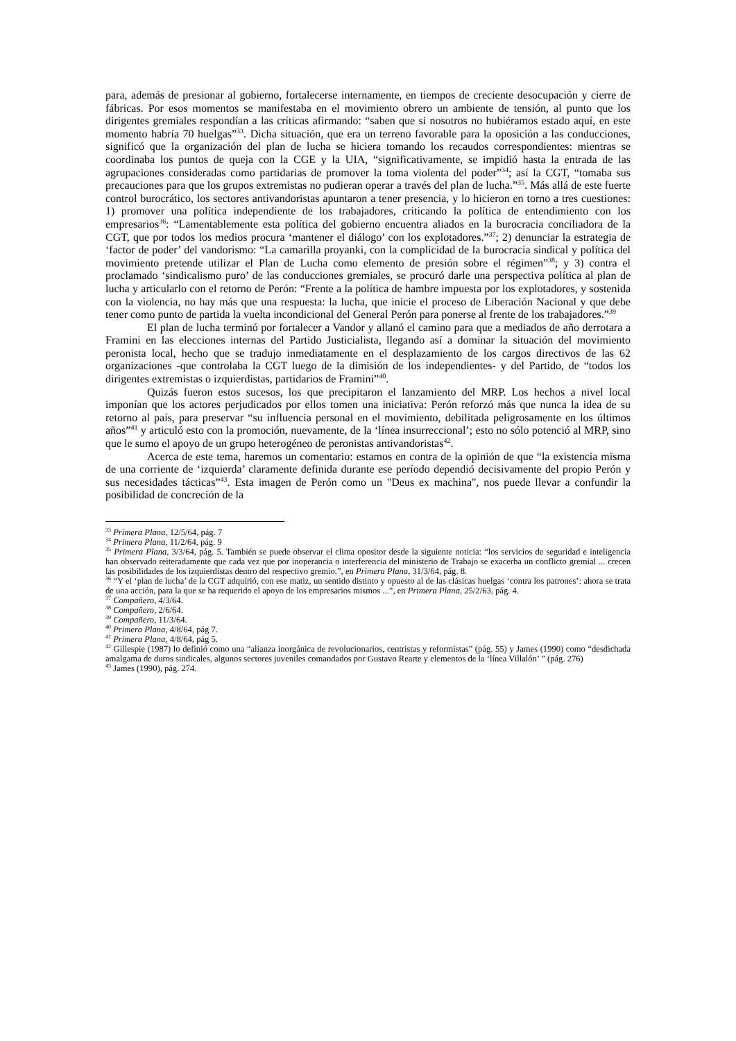para, además de presionar al gobierno, fortalecerse internamente, en tiempos de creciente desocupación y cierre de fábricas. Por esos momentos se manifestaba en el movimiento obrero un ambiente de tensión, al punto que los dirigentes gremiales respondían a las críticas afirmando: “saben que si nosotros no hubiéramos estado aquí, en este momento habría 70 huelgas”<sup>33</sup>. Dicha situación, que era un terreno favorable para la oposición a las conducciones, significó que la organización del plan de lucha se hiciera tomando los recaudos correspondientes: mientras se coordinaba los puntos de queja con la CGE y la UIA, “significativamente, se impidió hasta la entrada de las agrupaciones consideradas como partidarias de promover la toma violenta del poder”<sup>34</sup>; así la CGT, “tomaba sus precauciones para que los grupos extremistas no pudieran operar a través del plan de lucha.”<sup>35</sup>. Más allá de este fuerte control burocrático, los sectores antivandoristas apuntaron a tener presencia, y lo hicieron en torno a tres cuestiones: 1) promover una política independiente de los trabajadores, criticando la política de entendimiento con los empresarios<sup>36</sup>: “Lamentablemente esta política del gobierno encuentra aliados en la burocracia conciliadora de la CGT, que por todos los medios procura ‘mantener el diálogo’ con los explotadores.”<sup>37</sup>; 2) denunciar la estrategia de ‘factor de poder’ del vandorismo: “La camarilla proyanki, con la complicidad de la burocracia sindical y política del movimiento pretende utilizar el Plan de Lucha como elemento de presión sobre el régimen”<sup>38</sup>; y 3) contra el proclamado ‘sindicalismo puro’ de las conducciones gremiales, se procuró darle una perspectiva política al plan de lucha y articularlo con el retorno de Perón: “Frente a la política de hambre impuesta por los explotadores, y sostenida con la violencia, no hay más que una respuesta: la lucha, que inicie el proceso de Liberación Nacional y que debe tener como punto de partida la vuelta incondicional del General Perón para ponerse al frente de los trabajadores.”<sup>39</sup>
El plan de lucha terminó por fortalecer a Vandor y allanó el camino para que a mediados de año derrotara a Framini en las elecciones internas del Partido Justicialista, llegando así a dominar la situación del movimiento peronista local, hecho que se tradujo inmediatamente en el desplazamiento de los cargos directivos de las 62 organizaciones -que controlaba la CGT luego de la dimisión de los independientes- y del Partido, de “todos los dirigentes extremistas o izquierdistas, partidarios de Framini”<sup>40</sup>.
Quizás fueron estos sucesos, los que precipitaron el lanzamiento del MRP. Los hechos a nivel local imponían que los actores perjudicados por ellos tomen una iniciativa: Perón reforzó más que nunca la idea de su retorno al país, para preservar “su influencia personal en el movimiento, debilitada peligrosamente en los últimos años”<sup>41</sup> y articuló esto con la promoción, nuevamente, de la ‘línea insurreccional’; esto no sólo potenció al MRP, sino que le sumo el apoyo de un grupo heterogéneo de peronistas antivandoristas<sup>42</sup>.
Acerca de este tema, haremos un comentario: estamos en contra de la opinión de que “la existencia misma de una corriente de ‘izquierda’ claramente definida durante ese período dependió decisivamente del propio Perón y sus necesidades tácticas”<sup>43</sup>. Esta imagen de Perón como un "Deus ex machina", nos puede llevar a confundir la posibilidad de concreción de la
<sup>33</sup> Primera Plana, 12/5/64, pág. 7
<sup>34</sup> Primera Plana, 11/2/64, pág. 9
<sup>35</sup> Primera Plana, 3/3/64, pág. 5. También se puede observar el clima opositor desde la siguiente noticia: “los servicios de seguridad e inteligencia han observado reiteradamente que cada vez que por inoperancia o interferencia del ministerio de Trabajo se exacerba un conflicto gremial ... crecen las posibilidades de los izquierdistas dentro del respectivo gremio.”, en Primera Plana, 31/3/64, pág. 8.
<sup>36</sup> “Y el ‘plan de lucha’ de la CGT adquirió, con ese matiz, un sentido distinto y opuesto al de las clásicas huelgas ‘contra los patrones’: ahora se trata de una acción, para la que se ha requerido el apoyo de los empresarios mismos ...”, en Primera Plana, 25/2/63, pág. 4.
<sup>37</sup> Compañero, 4/3/64.
<sup>38</sup> Compañero, 2/6/64.
<sup>39</sup> Compañero, 11/3/64.
<sup>40</sup> Primera Plana, 4/8/64, pág 7.
<sup>41</sup> Primera Plana, 4/8/64, pág 5.
<sup>42</sup> Gillespie (1987) lo definió como una “alianza inorgánica de revolucionarios, centristas y reformistas” (pág. 55) y James (1990) como “desdichada amalgama de duros sindicales, algunos sectores juveniles comandados por Gustavo Rearte y elementos de la ‘línea Villalón’ ” (pág. 276)
<sup>43</sup> James (1990), pág. 274.